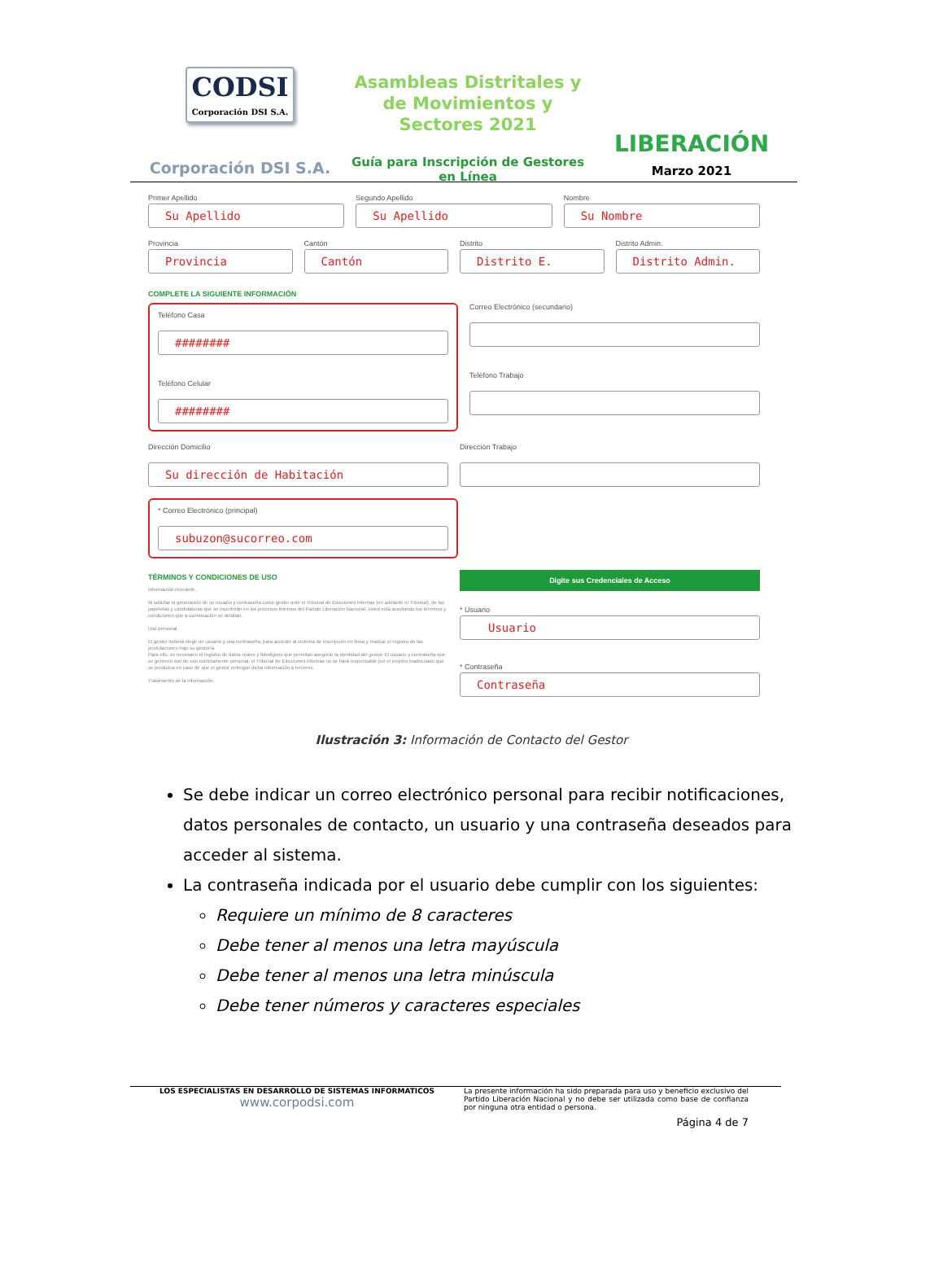CODSI
Corporación DSI S.A.
Corporación DSI S.A.
Asambleas Distritales y de Movimientos y Sectores 2021
Guía para Inscripción de Gestores en Línea
LIBERACIÓN
Marzo 2021
Primer Apellido
Su Apellido
Segundo Apellido
Su Apellido
Nombre
Su Nombre
Provincia
Provincia
Cantón
Cantón
Distrito
Distrito E.
Distrito Admin.
Distrito Admin.
COMPLETE LA SIGUIENTE INFORMACIÓN
Teléfono Casa
########
Teléfono Celular
########
Correo Electrónico (secundario)
Teléfono Trabajo
Dirección Domicilio
Su dirección de Habitación
Dirección Trabajo
* Correo Electrónico (principal)
subuzon@sucorreo.com
TÉRMINOS Y CONDICIONES DE USO
Información relevante.
Al solicitar la generación de su usuario y contraseña como gestor ante el Tribunal de Elecciones Internas (en adelante el Tribunal), de las papeletas y candidaturas que se inscribirán en los procesos internos del Partido Liberación Nacional, usted está aceptando los términos y condiciones que a continuación se detallan.
Uso personal.
El gestor deberá elegir un usuario y una contraseña, para acceder al sistema de inscripción en línea y realizar el registro de las postulaciones bajo su gestoría.
Para ello, es necesario el registro de datos reales y fidedignos que permitan asegurar la identidad del gestor. El usuario y contraseña que se generen son de uso estrictamente personal, el Tribunal de Elecciones Internas no se hará responsable por el empleo inadecuado que se produzca en caso de que el gestor entregue dicha información a terceros.
Tratamiento de la información.
Digite sus Credenciales de Acceso
* Usuario
Usuario
* Contraseña
Contraseña
Ilustración 3: Información de Contacto del Gestor
Se debe indicar un correo electrónico personal para recibir notificaciones, datos personales de contacto, un usuario y una contraseña deseados para acceder al sistema.
La contraseña indicada por el usuario debe cumplir con los siguientes:
Requiere un mínimo de 8 caracteres
Debe tener al menos una letra mayúscula
Debe tener al menos una letra minúscula
Debe tener números y caracteres especiales
LOS ESPECIALISTAS EN DESARROLLO DE SISTEMAS INFORMATICOS
www.corpodsi.com
La presente información ha sido preparada para uso y beneficio exclusivo del Partido Liberación Nacional y no debe ser utilizada como base de confianza por ninguna otra entidad o persona.
Página 4 de 7